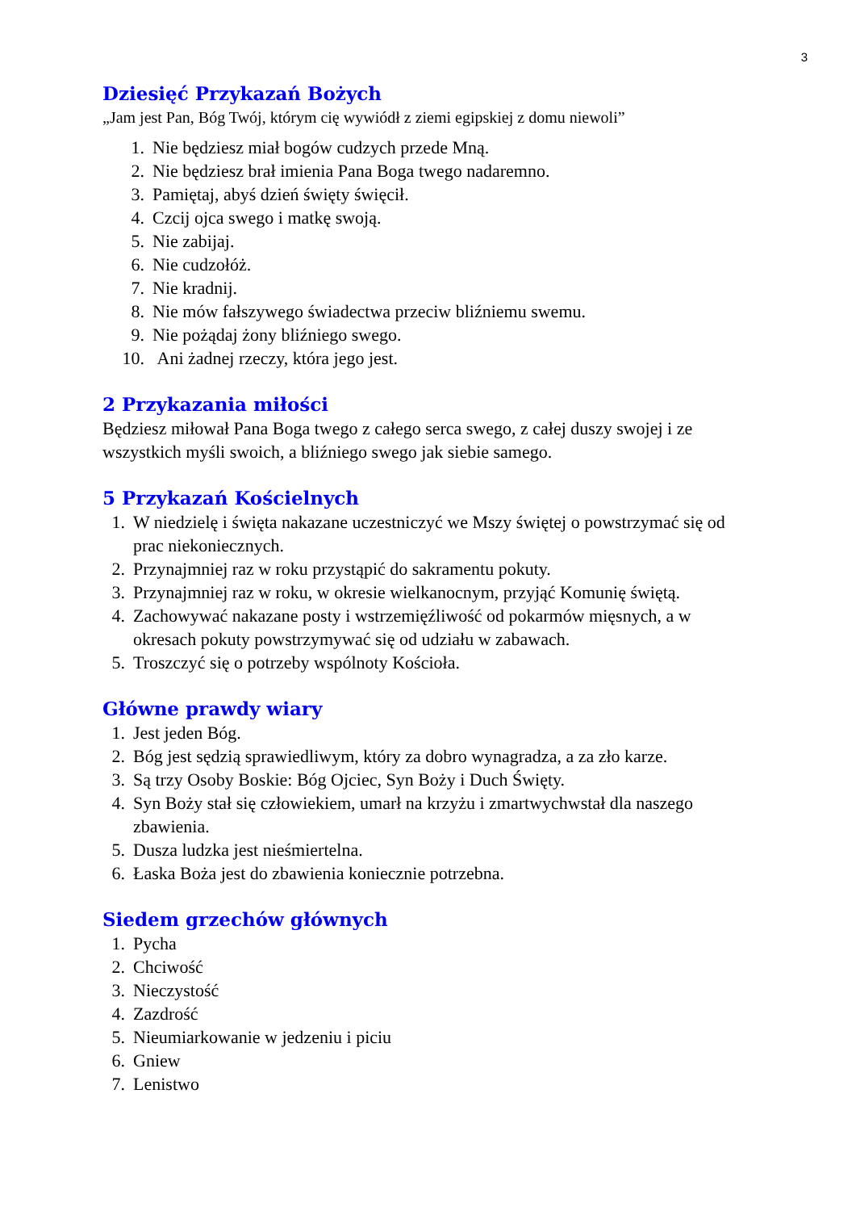3
Dziesięć Przykazań Bożych
„Jam jest Pan, Bóg Twój, którym cię wywiódł z ziemi egipskiej z domu niewoli”
1. Nie będziesz miał bogów cudzych przede Mną.
2. Nie będziesz brał imienia Pana Boga twego nadaremno.
3. Pamiętaj, abyś dzień święty święcił.
4. Czcij ojca swego i matkę swoją.
5. Nie zabijaj.
6. Nie cudzołóż.
7. Nie kradnij.
8. Nie mów fałszywego świadectwa przeciw bliźniemu swemu.
9. Nie pożądaj żony bliźniego swego.
10. Ani żadnej rzeczy, która jego jest.
2 Przykazania miłości
Będziesz miłował Pana Boga twego z całego serca swego, z całej duszy swojej i ze wszystkich myśli swoich, a bliźniego swego jak siebie samego.
5 Przykazań Kościelnych
1. W niedzielę i święta nakazane uczestniczyć we Mszy świętej o powstrzymać się od prac niekoniecznych.
2. Przynajmniej raz w roku przystąpić do sakramentu pokuty.
3. Przynajmniej raz w roku, w okresie wielkanocnym, przyjąć Komunię świętą.
4. Zachowywać nakazane posty i wstrzemięźliwość od pokarmów mięsnych, a w okresach pokuty powstrzymywać się od udziału w zabawach.
5. Troszczyć się o potrzeby wspólnoty Kościoła.
Główne prawdy wiary
1. Jest jeden Bóg.
2. Bóg jest sędzią sprawiedliwym, który za dobro wynagradza, a za zło karze.
3. Są trzy Osoby Boskie: Bóg Ojciec, Syn Boży i Duch Święty.
4. Syn Boży stał się człowiekiem, umarł na krzyżu i zmartwychwstał dla naszego zbawienia.
5. Dusza ludzka jest nieśmiertelna.
6. Łaska Boża jest do zbawienia koniecznie potrzebna.
Siedem grzechów głównych
1. Pycha
2. Chciwość
3. Nieczystość
4. Zazdrość
5. Nieumiarkowanie w jedzeniu i piciu
6. Gniew
7. Lenistwo